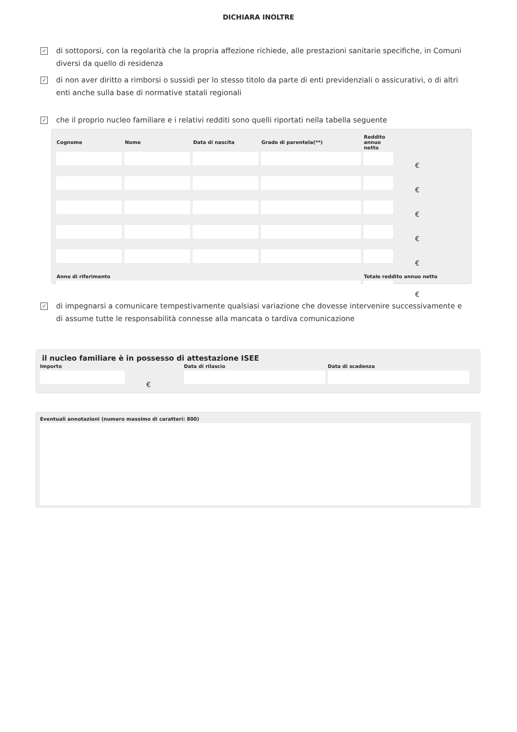DICHIARA INOLTRE
✓ di sottoporsi, con la regolarità che la propria affezione richiede, alle prestazioni sanitarie specifiche, in Comuni diversi da quello di residenza
✓ di non aver diritto a rimborsi o sussidi per lo stesso titolo da parte di enti previdenziali o assicurativi, o di altri enti anche sulla base di normative statali regionali
✓ che il proprio nucleo familiare e i relativi redditi sono quelli riportati nella tabella seguente
| Cognome | Nome | Data di nascita | Grado di parentela(**) | Reddito annuo netto | |
| --- | --- | --- | --- | --- | --- |
| | | | | | € |
| | | | | | € |
| | | | | | € |
| | | | | | € |
| | | | | | € |
| Anno di riferimento | | | | Totale reddito annuo netto | |
| | | | | | € |
✓ di impegnarsi a comunicare tempestivamente qualsiasi variazione che dovesse intervenire successivamente e di assume tutte le responsabilità connesse alla mancata o tardiva comunicazione
il nucleo familiare è in possesso di attestazione ISEE
Importo
€
Data di rilascio Data di scadenza
Eventuali annotazioni (numero massimo di caratteri: 800)